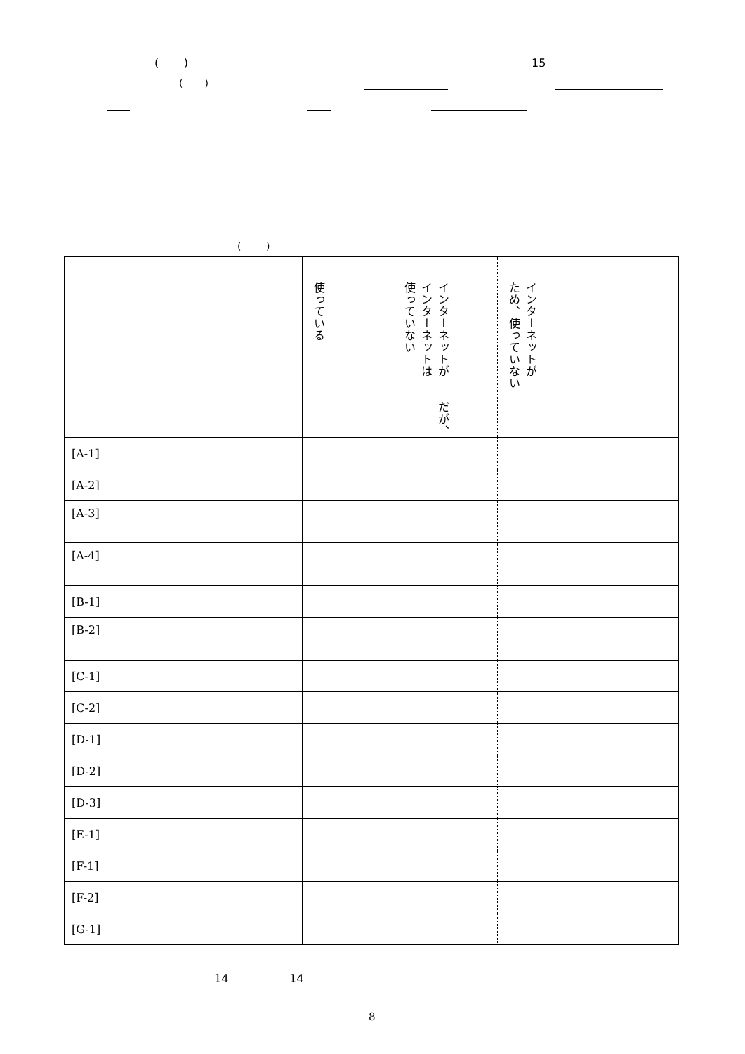( ) 15
( )
( )
| | 使っている | インターネットが だが、 インターネットは 使っていない | インターネットが ため、使っていない | |
| [A-1] | | | | |
| [A-2] | | | | |
| [A-3] | | | | |
| [A-4] | | | | |
| [B-1] | | | | |
| [B-2] | | | | |
| [C-1] | | | | |
| [C-2] | | | | |
| [D-1] | | | | |
| [D-2] | | | | |
| [D-3] | | | | |
| [E-1] | | | | |
| [F-1] | | | | |
| [F-2] | | | | |
| [G-1] | | | | |
14 14
8